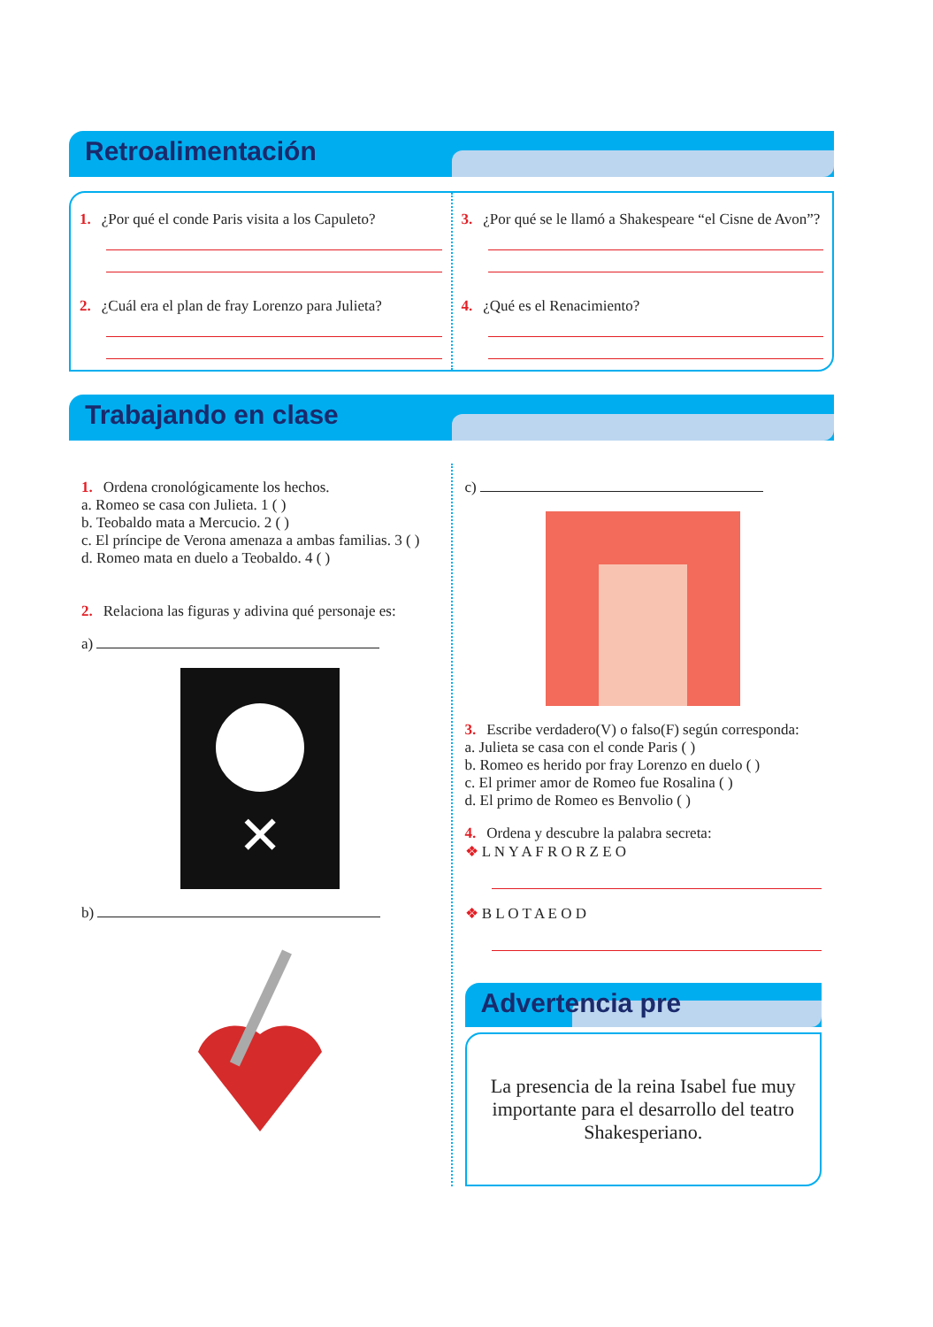Retroalimentación
1. ¿Por qué el conde Paris visita a los Capuleto?
2. ¿Cuál era el plan de fray Lorenzo para Julieta?
3. ¿Por qué se le llamó a Shakespeare “el Cisne de Avon”?
4. ¿Qué es el Renacimiento?
Trabajando en clase
1. Ordena cronológicamente los hechos.
a. Romeo se casa con Julieta. 1 ( )
b. Teobaldo mata a Mercucio. 2 ( )
c. El príncipe de Verona amenaza a ambas familias. 3 ( )
d. Romeo mata en duelo a Teobaldo. 4 ( )
2. Relaciona las figuras y adivina qué personaje es:
a)
✕
b)
c)
3. Escribe verdadero(V) o falso(F) según corresponda:
a. Julieta se casa con el conde Paris ( )
b. Romeo es herido por fray Lorenzo en duelo ( )
c. El primer amor de Romeo fue Rosalina ( )
d. El primo de Romeo es Benvolio ( )
4. Ordena y descubre la palabra secreta:
❖ L N Y A F R O R Z E O
❖ B L O T A E O D
Advertencia pre
La presencia de la reina Isabel fue muy importante para el desarrollo del teatro Shakesperiano.